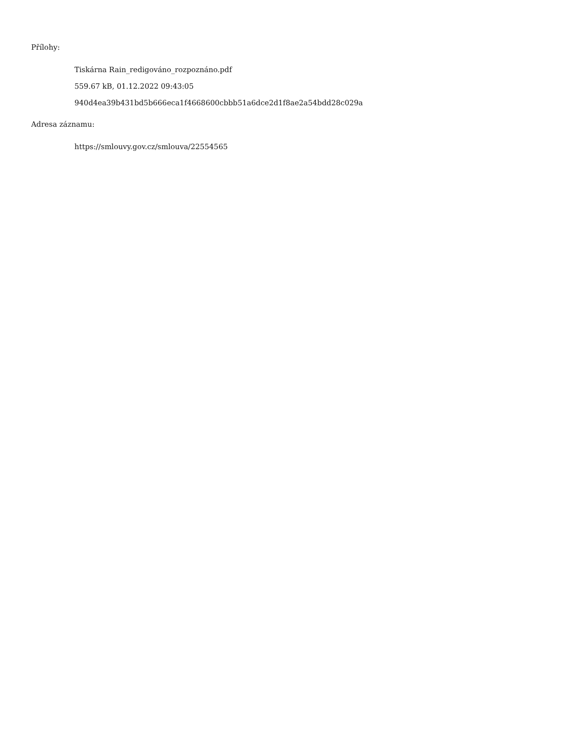Přílohy:
Tiskárna Rain_redigováno_rozpoznáno.pdf
559.67 kB, 01.12.2022 09:43:05
940d4ea39b431bd5b666eca1f4668600cbbb51a6dce2d1f8ae2a54bdd28c029a
Adresa záznamu:
https://smlouvy.gov.cz/smlouva/22554565